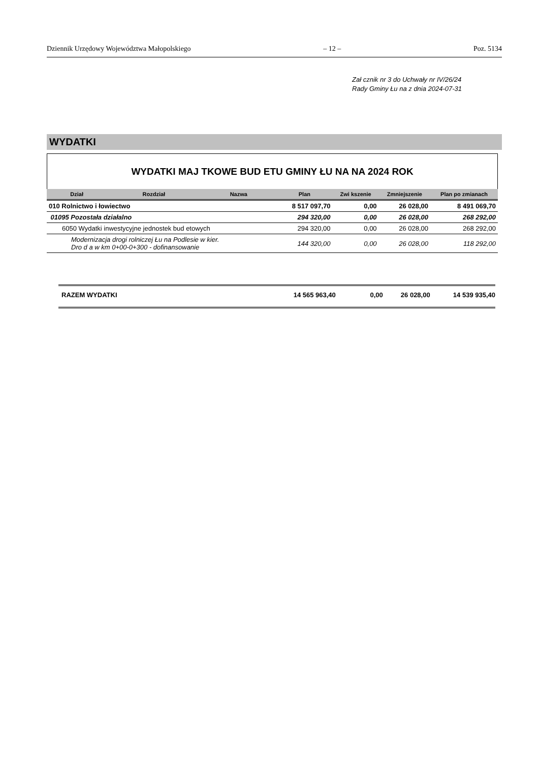Dziennik Urzędowy Województwa Małopolskiego – 12 – Poz. 5134
Zał cznik nr 3 do Uchwały nr IV/26/24
Rady Gminy Łu na z dnia 2024-07-31
WYDATKI
WYDATKI MAJ TKOWE BUD ETU GMINY ŁU NA NA 2024 ROK
| Dział | Rozdział | Nazwa | Plan | Zwi kszenie | Zmniejszenie | Plan po zmianach |
| --- | --- | --- | --- | --- | --- | --- |
| 010 Rolnictwo i łowiectwo | | | 8 517 097,70 | 0,00 | 26 028,00 | 8 491 069,70 |
| 01095 Pozostała działalno | | | 294 320,00 | 0,00 | 26 028,00 | 268 292,00 |
| 6050 Wydatki inwestycyjne jednostek bud etowych | | | 294 320,00 | 0,00 | 26 028,00 | 268 292,00 |
| Modernizacja drogi rolniczej Łu na Podlesie w kier. Dro d a w km 0+00-0+300 - dofinansowanie | | | 144 320,00 | 0,00 | 26 028,00 | 118 292,00 |
RAZEM WYDATKI 14 565 963,40 0,00 26 028,00 14 539 935,40